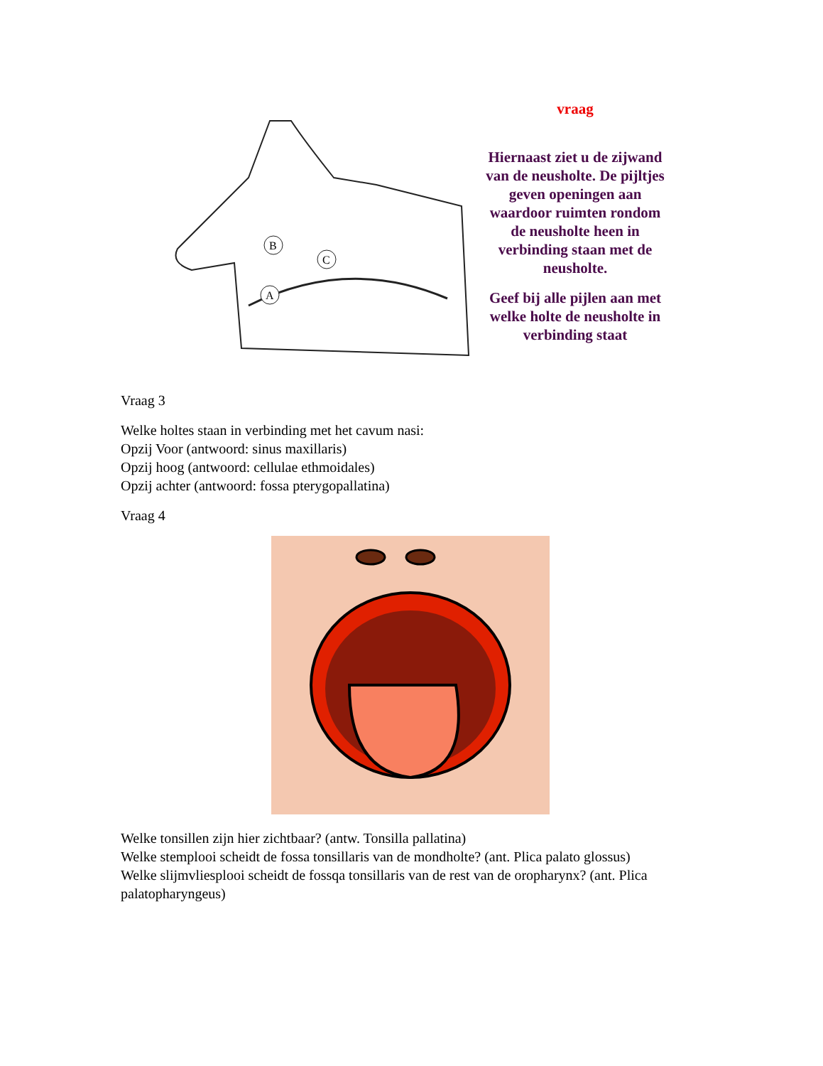B
C
A
vraag
Hiernaast ziet u de zijwand van de neusholte. De pijltjes geven openingen aan waardoor ruimten rondom de neusholte heen in verbinding staan met de neusholte.
Geef bij alle pijlen aan met welke holte de neusholte in verbinding staat
Vraag 3
Welke holtes staan in verbinding met het cavum nasi:
Opzij Voor (antwoord: sinus maxillaris)
Opzij hoog (antwoord: cellulae ethmoidales)
Opzij achter (antwoord: fossa pterygopallatina)
Vraag 4
Welke tonsillen zijn hier zichtbaar? (antw. Tonsilla pallatina)
Welke stemplooi scheidt de fossa tonsillaris van de mondholte? (ant. Plica palato glossus)
Welke slijmvliesplooi scheidt de fossqa tonsillaris van de rest van de oropharynx? (ant. Plica palatopharyngeus)